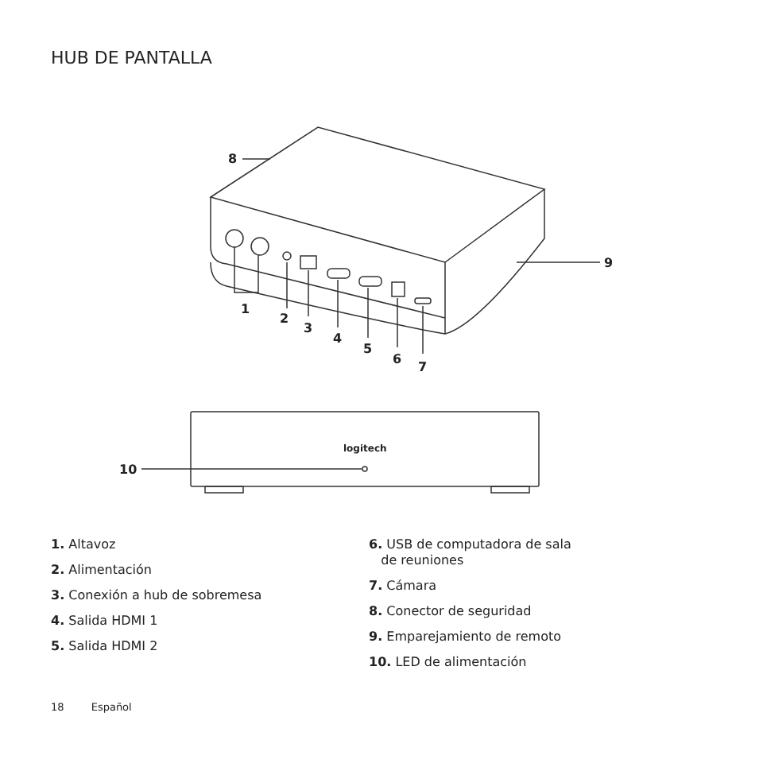HUB DE PANTALLA
8
9
1
2
3
4
5
6
7
10
logitech
1. Altavoz
2. Alimentación
3. Conexión a hub de sobremesa
4. Salida HDMI 1
5. Salida HDMI 2
6. USB de computadora de sala
de reuniones
7. Cámara
8. Conector de seguridad
9. Emparejamiento de remoto
10. LED de alimentación
18 Español